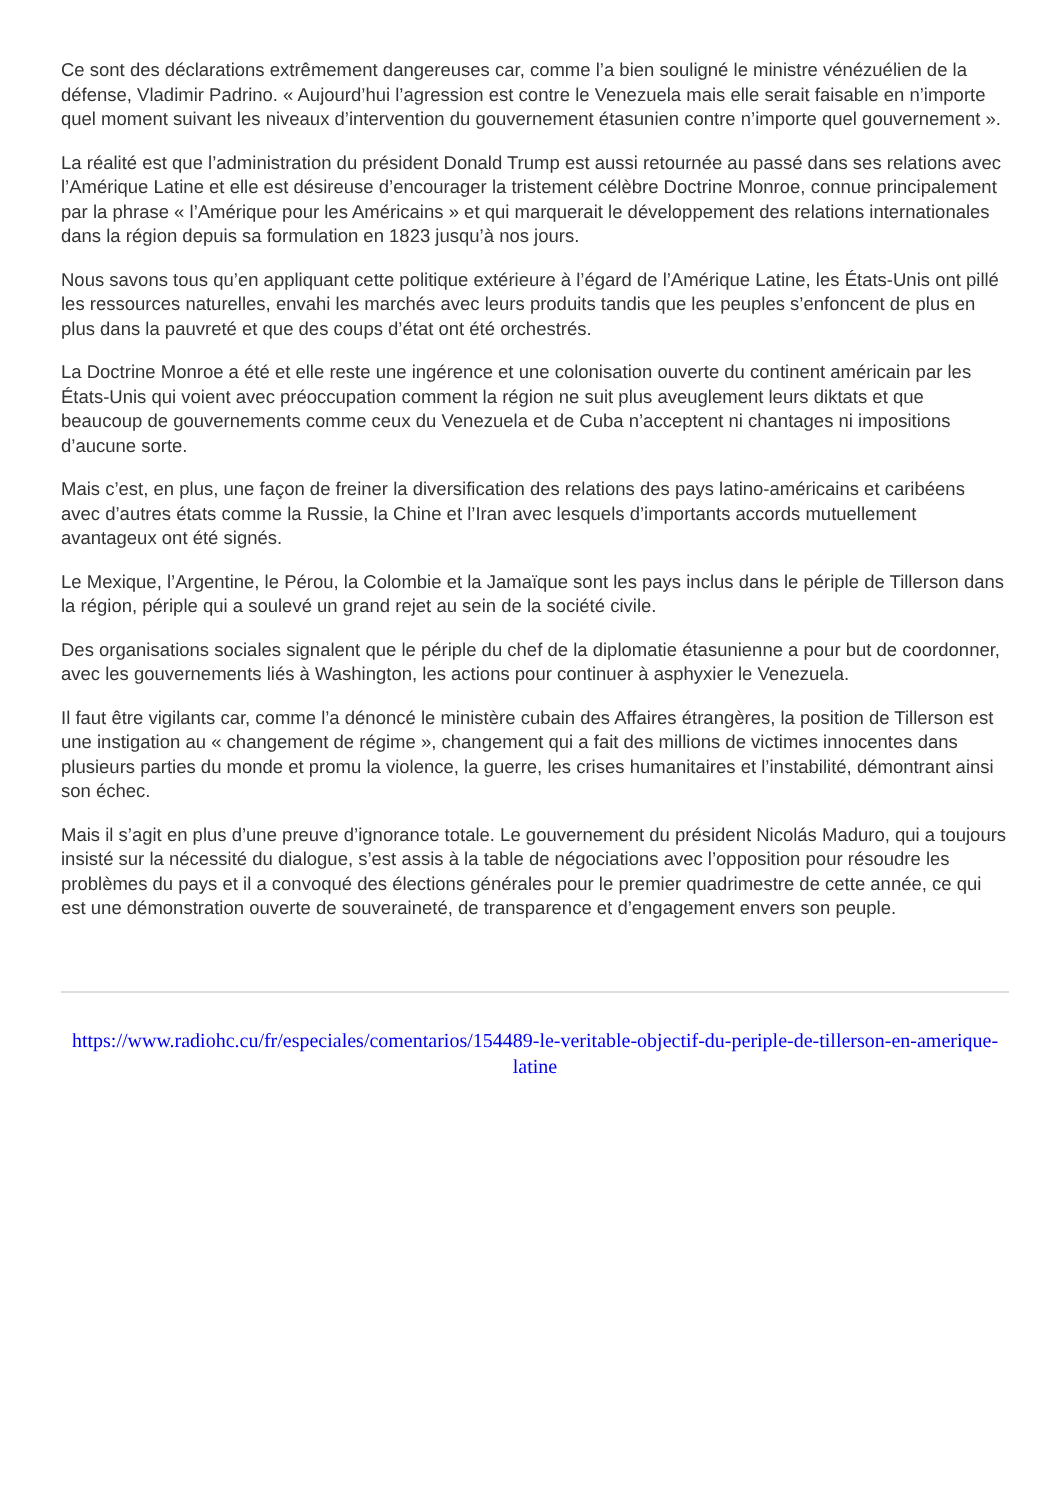Ce sont des déclarations extrêmement dangereuses car, comme l’a bien souligné le ministre vénézuélien de la défense, Vladimir Padrino. « Aujourd’hui l’agression est contre le Venezuela mais elle serait faisable en n’importe quel moment suivant les niveaux d’intervention du gouvernement étasunien contre n’importe quel gouvernement ».
La réalité est que l’administration du président Donald Trump est aussi retournée au passé dans ses relations avec l’Amérique Latine et elle est désireuse d’encourager la tristement célèbre Doctrine Monroe, connue principalement par la phrase « l’Amérique pour les Américains » et qui marquerait le développement des relations internationales dans la région depuis sa formulation en 1823 jusqu’à nos jours.
Nous savons tous qu’en appliquant cette politique extérieure à l’égard de l’Amérique Latine, les États-Unis ont pillé les ressources naturelles, envahi les marchés avec leurs produits tandis que les peuples s’enfoncent de plus en plus dans la pauvreté et que des coups d’état ont été orchestrés.
La Doctrine Monroe a été et elle reste une ingérence et une colonisation ouverte du continent américain par les États-Unis qui voient avec préoccupation comment la région ne suit plus aveuglement leurs diktats et que beaucoup de gouvernements comme ceux du Venezuela et de Cuba n’acceptent ni chantages ni impositions d’aucune sorte.
Mais c’est, en plus, une façon de freiner la diversification des relations des pays latino-américains et caribéens avec d’autres états comme la Russie, la Chine et l’Iran avec lesquels d’importants accords mutuellement avantageux ont été signés.
Le Mexique, l’Argentine, le Pérou, la Colombie et la Jamaïque sont les pays inclus dans le périple de Tillerson dans la région, périple qui a soulevé un grand rejet au sein de la société civile.
Des organisations sociales signalent que le périple du chef de la diplomatie étasunienne a pour but de coordonner, avec les gouvernements liés à Washington, les actions pour continuer à asphyxier le Venezuela.
Il faut être vigilants car, comme l’a dénoncé le ministère cubain des Affaires étrangères, la position de Tillerson est une instigation au « changement de régime », changement qui a fait des millions de victimes innocentes dans plusieurs parties du monde et promu la violence, la guerre, les crises humanitaires et l’instabilité, démontrant ainsi son échec.
Mais il s’agit en plus d’une preuve d’ignorance totale. Le gouvernement du président Nicolás Maduro, qui a toujours insisté sur la nécessité du dialogue, s’est assis à la table de négociations avec l’opposition pour résoudre les problèmes du pays et il a convoqué des élections générales pour le premier quadrimestre de cette année, ce qui est une démonstration ouverte de souveraineté, de transparence et d’engagement envers son peuple.
https://www.radiohc.cu/fr/especiales/comentarios/154489-le-veritable-objectif-du-periple-de-tillerson-en-amerique-latine